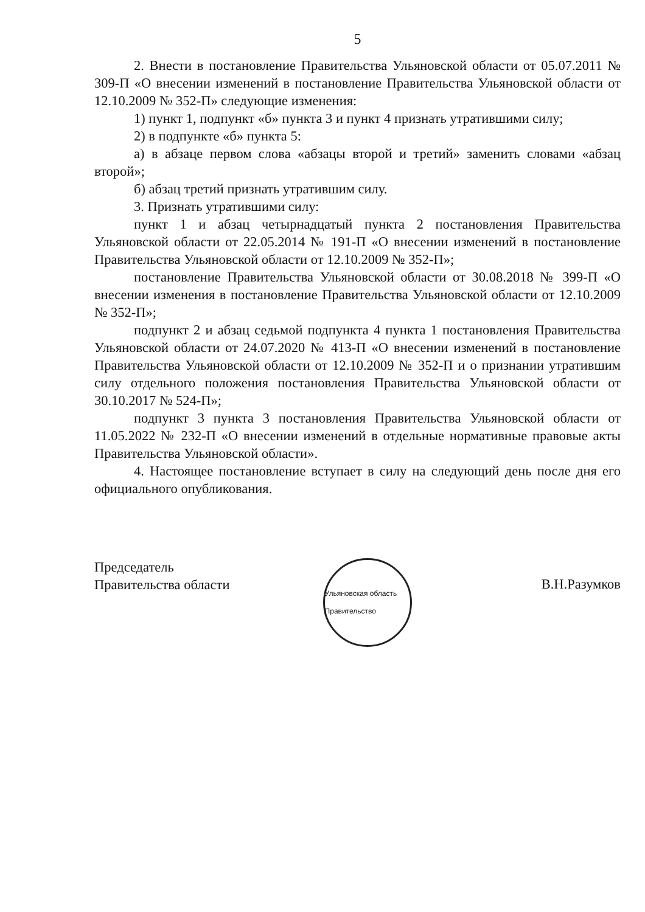5
2. Внести в постановление Правительства Ульяновской области от 05.07.2011 № 309-П «О внесении изменений в постановление Правительства Ульяновской области от 12.10.2009 № 352-П» следующие изменения:
1) пункт 1, подпункт «б» пункта 3 и пункт 4 признать утратившими силу;
2) в подпункте «б» пункта 5:
а) в абзаце первом слова «абзацы второй и третий» заменить словами «абзац второй»;
б) абзац третий признать утратившим силу.
3. Признать утратившими силу:
пункт 1 и абзац четырнадцатый пункта 2 постановления Правительства Ульяновской области от 22.05.2014 № 191-П «О внесении изменений в постановление Правительства Ульяновской области от 12.10.2009 № 352-П»;
постановление Правительства Ульяновской области от 30.08.2018 № 399-П «О внесении изменения в постановление Правительства Ульяновской области от 12.10.2009 № 352-П»;
подпункт 2 и абзац седьмой подпункта 4 пункта 1 постановления Правительства Ульяновской области от 24.07.2020 № 413-П «О внесении изменений в постановление Правительства Ульяновской области от 12.10.2009 № 352-П и о признании утратившим силу отдельного положения постановления Правительства Ульяновской области от 30.10.2017 № 524-П»;
подпункт 3 пункта 3 постановления Правительства Ульяновской области от 11.05.2022 № 232-П «О внесении изменений в отдельные нормативные правовые акты Правительства Ульяновской области».
4. Настоящее постановление вступает в силу на следующий день после дня его официального опубликования.
Председатель
Правительства области
Ульяновская область Правительство
В.Н.Разумков